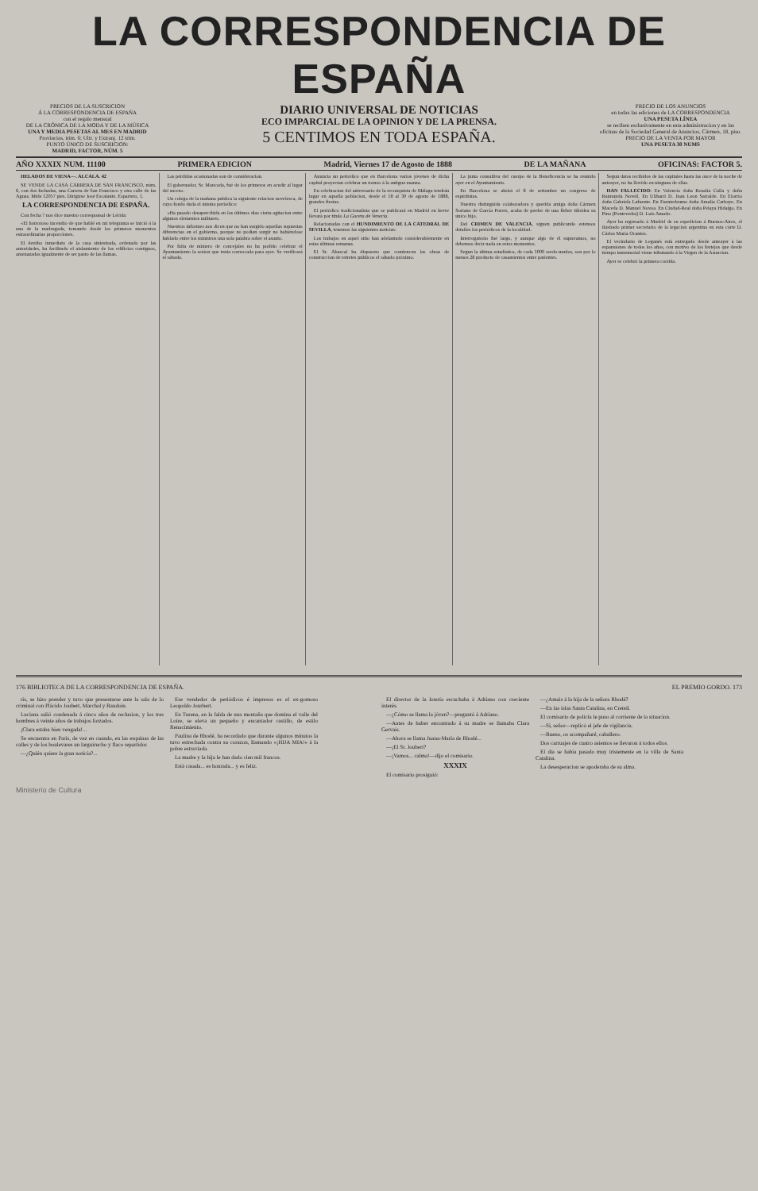LA CORRESPONDENCIA DE ESPAÑA
PRECIOS DE LA SUSCRICION
Á LA CORRESPONDENCIA DE ESPAÑA
con el regalo mensual
DE LA CRÓNICA DE LA MODA Y DE LA MÚSICA
UNA Y MEDIA PESETAS AL MES EN MADRID
Provincias, trim. 6; Ultr. y Extranj. 12 trim.
PUNTO ÚNICO DE SUSCRICION:
MADRID, FACTOR, NÚM. 5
DIARIO UNIVERSAL DE NOTICIAS
ECO IMPARCIAL DE LA OPINION Y DE LA PRENSA.
5 CENTIMOS EN TODA ESPAÑA.
PRECIO DE LOS ANUNCIOS
en todas las ediciones de LA CORRESPONDENCIA
UNA PESETA LÍNEA
se reciben esclusivamente en esta administracion y en las oficinas de la Sociedad General de Anuncios, Cármen, 18, piso.
PRECIO DE LA VENTA POR MAYOR
UNA PESETA 30 NUMS
AÑO XXXIX NUM. 11100 PRIMERA EDICION Madrid, Viernes 17 de Agosto de 1888 DE LA MAÑANA OFICINAS: FACTOR 5.
HELADOS DE VIENA—. ALCALA. 42
SE VENDE LA CASA CARRERA DE SAN FRANCISCO, núm. 6, con dos fachadas, una Carrera de San Francisco y otra calle de las Aguas. Mide 12057 pies. Dirigirse José Escalante. Espartero, 1.
LA CORRESPONDENCIA DE ESPAÑA.
Con fecha 7 nos dice nuestro corresponsal de Lérida:
«El horroroso incendio de que hablé en mi telegrama se inició á la una de la madrugada, tomando desde los primeros momentos estraordinarias proporciones.
El derribo inmediato de la casa siniestrada, ordenado por las autoridades, ha facilitado el aislamiento de los edificios contiguos, amenazados igualmente de ser pasto de las llamas.
Las pérdidas ocasionadas son de consideracion.
El gobernador, Sr. Moncada, fué de los primeros en acudir al lugar del suceso.
Un colega de la mañana publica la siguiente relacion novelesca, de cuyo fondo duda el mismo periódico:
«Ha pasado desapercibida en los últimos dias cierta agitacion entre algunos elementos militares.
Nuestros informes nos dicen que no han surgido aquellas supuestas diferencias en el gobierno, porque no podian surgir no habiéndose hablado entre los ministros una sola palabra sobre el asunto.
Por falta de número de concejales no ha podido celebrar el Ayuntamiento la sesion que tenia convocada para ayer. Se verificará el sábado.
Anuncia un periódico que en Barcelona varios jóvenes de dicha capital proyectan celebrar un torneo á la antigua usanza.
En celebracion del aniversario de la reconquista de Málaga tendrán lugar en aquella poblacion, desde el 18 al 30 de agosto de 1888, grandes fiestas.
El periódico tradicionalista que se publicará en Madrid en breve llevará por título La Gaceta de Venecia.
Relacionadas con el HUNDIMIENTO DE LA CATEDRAL DE SEVILLA, tenemos las siguientes noticias:
Los trabajos en aquel sitio han adelantado considerablemente en estas últimas semanas.
El Sr. Abascal ha dispuesto que comiencen las obras de construccion de retretes públicos el sábado próximo.
La junta consultiva del cuerpo de la Beneficencia se ha reunido ayer en el Ayuntamiento.
En Barcelona se abrirá el 8 de setiembre un congreso de espiritistas.
Nuestra distinguida colaboradora y querida amiga doña Cármen Soriano de García Porres, acaba de perder de una fiebre tifoidea su único hijo.
Del CRIMEN DE VALENCIA, siguen publicando estensos detalles los periódicos de la localidad.
Interrogatorio fué largo, y aunque algo de él supieramos, no debemos decir nada en estos momentos.
Segun la última estadística, de cada 1000 sordo-mudos, son por lo menos 28 producto de casamientos entre parientes.
Segun datos recibidos de las capitales hasta las once de la noche de anteayer, no ha llovido en ninguna de ellas.
HAN FALLECIDO: En Valencia doña Rosalía Culla y doña Raimunda Novell. En Ulibarri D. Juan Leon Sarralde. En Elorrio doña Gabriela Lafuente. En Fuentedeumo doña Amalia Carbayo. En Maceda D. Manuel Novoa. En Ciudad-Real doña Pelaya Hidalgo. En Pino (Pontevedra) D. Luis Amado.
Ayer ha regresado á Madrid de su espedicion á Buenos-Aires, el ilustrado primer secretario de la legacion argentina en esta córte D. Cárlos María Ocantos.
El vecindario de Leganés está entregado desde anteayer á las espansiones de todos los años, con motivo de los festejos que desde tiempo inmemorial viene tributando á la Virgen de la Asuncion.
Ayer se celebró la primera corrida.
176 BIBLIOTECA DE LA CORRESPONDENCIA DE ESPAÑA. EL PREMIO GORDO. 173
ris, se hizo prender y tuvo que presentarse ante la sala de lo criminal con Plácido Joubert, Marchal y Baudoin.
Luciana salió condenada á cinco años de reclusion, y los tres hombres á veinte años de trabajos forzados.
¡Clara estaba bien vengada!...
Se encuentra en Paris, de vez en cuando, en las esquinas de las calles y de los boulevares un larguirucho y flaco repartidor.
—¿Quién quiere la gran noticia?...
Ese vendedor de periódicos é impresos es el ex-gomoso Leopoldo Jourbert.
En Turena, en la falda de una montaña que domina el valle del Loire, se eleva un pequeño y encantador castillo, de estilo Renacimiento.
Paulina de Rhodé, ha recordado que durante algunos minutos la tuvo estrechada contra su corazon, llamando «¡HIJA MIA!» á la pobre estraviada.
La madre y la hija le han dado cien mil francos.
Está casada... es honrada... y es feliz.
El director de la lotería escuchaba á Adriano con creciente interés.
—¿Cómo se llama la jóven?—preguntó á Adriano.
—Antes de haber encontrado á su madre se llamaba Clara Gervais.
—Ahora se llama Juana-María de Rhodé...
—¡El Sr. Joubert?
—¡Vamos... calma!—dijo el comisario.
XXXIX
El comisario prosiguió:
—¿Amais á la hija de la señora Rhodé?
—En las islas Santa Catalina, en Creteil.
El comisario de policía le puso al corriente de la situacion.
—Sí, señor—replicó el jefe de vigilancia.
—Bueno, os acompañaré, caballero.
Dos carruajes de cuatro asientos se llevaron á todos ellos.
El dia se habia pasado muy tristemente en la villa de Santa Catalina.
La desesperacion se apoderaba de su alma.
Ministerio de Cultura